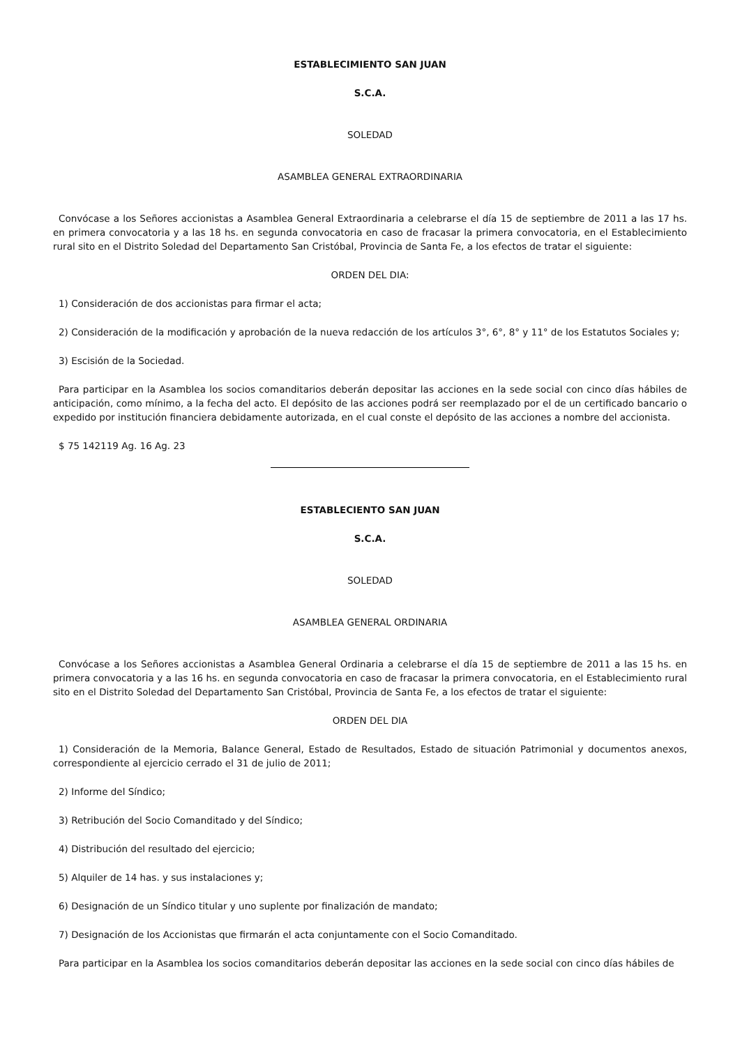ESTABLECIMIENTO SAN JUAN
S.C.A.
SOLEDAD
ASAMBLEA GENERAL EXTRAORDINARIA
Convócase a los Señores accionistas a Asamblea General Extraordinaria a celebrarse el día 15 de septiembre de 2011 a las 17 hs. en primera convocatoria y a las 18 hs. en segunda convocatoria en caso de fracasar la primera convocatoria, en el Establecimiento rural sito en el Distrito Soledad del Departamento San Cristóbal, Provincia de Santa Fe, a los efectos de tratar el siguiente:
ORDEN DEL DIA:
1) Consideración de dos accionistas para firmar el acta;
2) Consideración de la modificación y aprobación de la nueva redacción de los artículos 3°, 6°, 8° y 11° de los Estatutos Sociales y;
3) Escisión de la Sociedad.
Para participar en la Asamblea los socios comanditarios deberán depositar las acciones en la sede social con cinco días hábiles de anticipación, como mínimo, a la fecha del acto. El depósito de las acciones podrá ser reemplazado por el de un certificado bancario o expedido por institución financiera debidamente autorizada, en el cual conste el depósito de las acciones a nombre del accionista.
$ 75 142119 Ag. 16 Ag. 23
ESTABLECIENTO SAN JUAN
S.C.A.
SOLEDAD
ASAMBLEA GENERAL ORDINARIA
Convócase a los Señores accionistas a Asamblea General Ordinaria a celebrarse el día 15 de septiembre de 2011 a las 15 hs. en primera convocatoria y a las 16 hs. en segunda convocatoria en caso de fracasar la primera convocatoria, en el Establecimiento rural sito en el Distrito Soledad del Departamento San Cristóbal, Provincia de Santa Fe, a los efectos de tratar el siguiente:
ORDEN DEL DIA
1) Consideración de la Memoria, Balance General, Estado de Resultados, Estado de situación Patrimonial y documentos anexos, correspondiente al ejercicio cerrado el 31 de julio de 2011;
2) Informe del Síndico;
3) Retribución del Socio Comanditado y del Síndico;
4) Distribución del resultado del ejercicio;
5) Alquiler de 14 has. y sus instalaciones y;
6) Designación de un Síndico titular y uno suplente por finalización de mandato;
7) Designación de los Accionistas que firmarán el acta conjuntamente con el Socio Comanditado.
Para participar en la Asamblea los socios comanditarios deberán depositar las acciones en la sede social con cinco días hábiles de